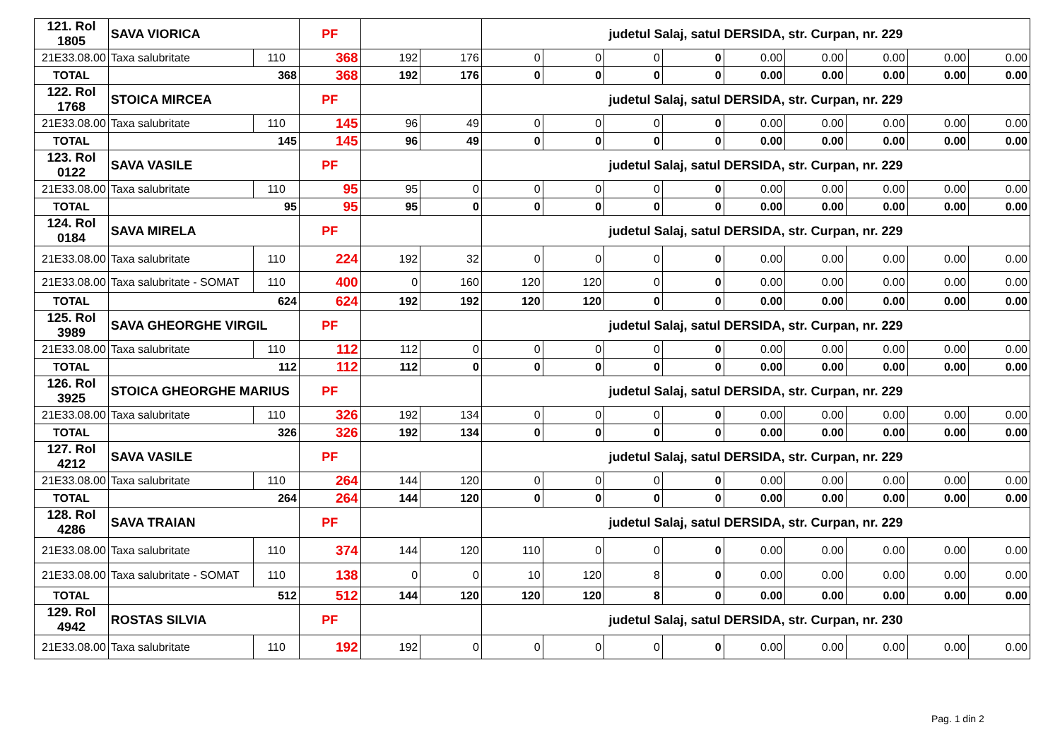| 121. Rol 1805 | SAVA VIORICA | | PF | | | judetul Salaj, satul DERSIDA, str. Curpan, nr. 229 | | | | | | | | |
| 21E33.08.00 | Taxa salubritate | 110 | 368 | 192 | 176 | 0 | 0 | 0 | 0 | 0.00 | 0.00 | 0.00 | 0.00 | 0.00 |
| TOTAL | 368 | | 368 | 192 | 176 | 0 | 0 | 0 | 0 | 0.00 | 0.00 | 0.00 | 0.00 | 0.00 |
| 122. Rol 1768 | STOICA MIRCEA | | PF | | | judetul Salaj, satul DERSIDA, str. Curpan, nr. 229 | | | | | | | | |
| 21E33.08.00 | Taxa salubritate | 110 | 145 | 96 | 49 | 0 | 0 | 0 | 0 | 0.00 | 0.00 | 0.00 | 0.00 | 0.00 |
| TOTAL | 145 | | 145 | 96 | 49 | 0 | 0 | 0 | 0 | 0.00 | 0.00 | 0.00 | 0.00 | 0.00 |
| 123. Rol 0122 | SAVA VASILE | | PF | | | judetul Salaj, satul DERSIDA, str. Curpan, nr. 229 | | | | | | | | |
| 21E33.08.00 | Taxa salubritate | 110 | 95 | 95 | 0 | 0 | 0 | 0 | 0 | 0.00 | 0.00 | 0.00 | 0.00 | 0.00 |
| TOTAL | 95 | | 95 | 95 | 0 | 0 | 0 | 0 | 0 | 0.00 | 0.00 | 0.00 | 0.00 | 0.00 |
| 124. Rol 0184 | SAVA MIRELA | | PF | | | judetul Salaj, satul DERSIDA, str. Curpan, nr. 229 | | | | | | | | |
| 21E33.08.00 | Taxa salubritate | 110 | 224 | 192 | 32 | 0 | 0 | 0 | 0 | 0.00 | 0.00 | 0.00 | 0.00 | 0.00 |
| 21E33.08.00 | Taxa salubritate - SOMAT | 110 | 400 | 0 | 160 | 120 | 120 | 0 | 0 | 0.00 | 0.00 | 0.00 | 0.00 | 0.00 |
| TOTAL | 624 | | 624 | 192 | 192 | 120 | 120 | 0 | 0 | 0.00 | 0.00 | 0.00 | 0.00 | 0.00 |
| 125. Rol 3989 | SAVA GHEORGHE VIRGIL | | PF | | | judetul Salaj, satul DERSIDA, str. Curpan, nr. 229 | | | | | | | | |
| 21E33.08.00 | Taxa salubritate | 110 | 112 | 112 | 0 | 0 | 0 | 0 | 0 | 0.00 | 0.00 | 0.00 | 0.00 | 0.00 |
| TOTAL | 112 | | 112 | 112 | 0 | 0 | 0 | 0 | 0 | 0.00 | 0.00 | 0.00 | 0.00 | 0.00 |
| 126. Rol 3925 | STOICA GHEORGHE MARIUS | | PF | | | judetul Salaj, satul DERSIDA, str. Curpan, nr. 229 | | | | | | | | |
| 21E33.08.00 | Taxa salubritate | 110 | 326 | 192 | 134 | 0 | 0 | 0 | 0 | 0.00 | 0.00 | 0.00 | 0.00 | 0.00 |
| TOTAL | 326 | | 326 | 192 | 134 | 0 | 0 | 0 | 0 | 0.00 | 0.00 | 0.00 | 0.00 | 0.00 |
| 127. Rol 4212 | SAVA VASILE | | PF | | | judetul Salaj, satul DERSIDA, str. Curpan, nr. 229 | | | | | | | | |
| 21E33.08.00 | Taxa salubritate | 110 | 264 | 144 | 120 | 0 | 0 | 0 | 0 | 0.00 | 0.00 | 0.00 | 0.00 | 0.00 |
| TOTAL | 264 | | 264 | 144 | 120 | 0 | 0 | 0 | 0 | 0.00 | 0.00 | 0.00 | 0.00 | 0.00 |
| 128. Rol 4286 | SAVA TRAIAN | | PF | | | judetul Salaj, satul DERSIDA, str. Curpan, nr. 229 | | | | | | | | |
| 21E33.08.00 | Taxa salubritate | 110 | 374 | 144 | 120 | 110 | 0 | 0 | 0 | 0.00 | 0.00 | 0.00 | 0.00 | 0.00 |
| 21E33.08.00 | Taxa salubritate - SOMAT | 110 | 138 | 0 | 0 | 10 | 120 | 8 | 0 | 0.00 | 0.00 | 0.00 | 0.00 | 0.00 |
| TOTAL | 512 | | 512 | 144 | 120 | 120 | 120 | 8 | 0 | 0.00 | 0.00 | 0.00 | 0.00 | 0.00 |
| 129. Rol 4942 | ROSTAS SILVIA | | PF | | | judetul Salaj, satul DERSIDA, str. Curpan, nr. 230 | | | | | | | | |
| 21E33.08.00 | Taxa salubritate | 110 | 192 | 192 | 0 | 0 | 0 | 0 | 0 | 0.00 | 0.00 | 0.00 | 0.00 | 0.00 |
Pag. 1 din 2